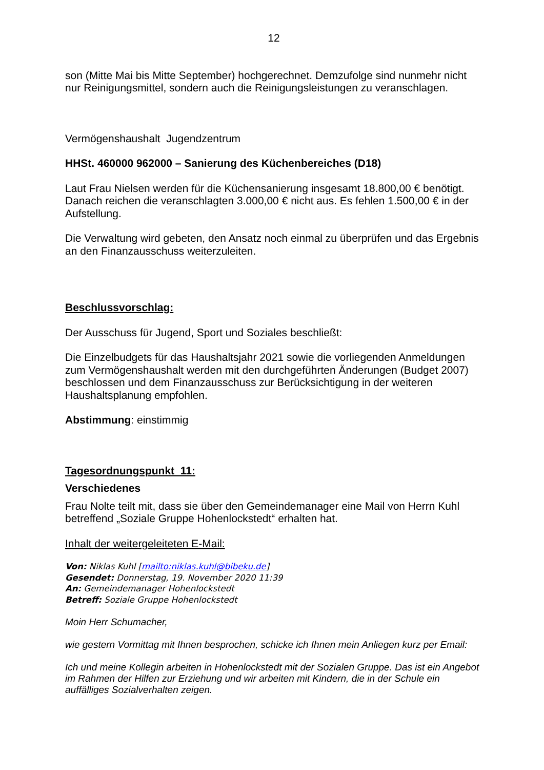12
son (Mitte Mai bis Mitte September) hochgerechnet. Demzufolge sind nunmehr nicht nur Reinigungsmittel, sondern auch die Reinigungsleistungen zu veranschlagen.
Vermögenshaushalt Jugendzentrum
HHSt. 460000 962000 – Sanierung des Küchenbereiches (D18)
Laut Frau Nielsen werden für die Küchensanierung insgesamt 18.800,00 € benötigt. Danach reichen die veranschlagten 3.000,00 € nicht aus. Es fehlen 1.500,00 € in der Aufstellung.
Die Verwaltung wird gebeten, den Ansatz noch einmal zu überprüfen und das Ergebnis an den Finanzausschuss weiterzuleiten.
Beschlussvorschlag:
Der Ausschuss für Jugend, Sport und Soziales beschließt:
Die Einzelbudgets für das Haushaltsjahr 2021 sowie die vorliegenden Anmeldungen zum Vermögenshaushalt werden mit den durchgeführten Änderungen (Budget 2007) beschlossen und dem Finanzausschuss zur Berücksichtigung in der weiteren Haushaltsplanung empfohlen.
Abstimmung: einstimmig
Tagesordnungspunkt 11:
Verschiedenes
Frau Nolte teilt mit, dass sie über den Gemeindemanager eine Mail von Herrn Kuhl betreffend „Soziale Gruppe Hohenlockstedt“ erhalten hat.
Inhalt der weitergeleiteten E-Mail:
Von: Niklas Kuhl [mailto:niklas.kuhl@bibeku.de]
Gesendet: Donnerstag, 19. November 2020 11:39
An: Gemeindemanager Hohenlockstedt
Betreff: Soziale Gruppe Hohenlockstedt
Moin Herr Schumacher,
wie gestern Vormittag mit Ihnen besprochen, schicke ich Ihnen mein Anliegen kurz per Email:
Ich und meine Kollegin arbeiten in Hohenlockstedt mit der Sozialen Gruppe. Das ist ein Angebot im Rahmen der Hilfen zur Erziehung und wir arbeiten mit Kindern, die in der Schule ein auffälliges Sozialverhalten zeigen.